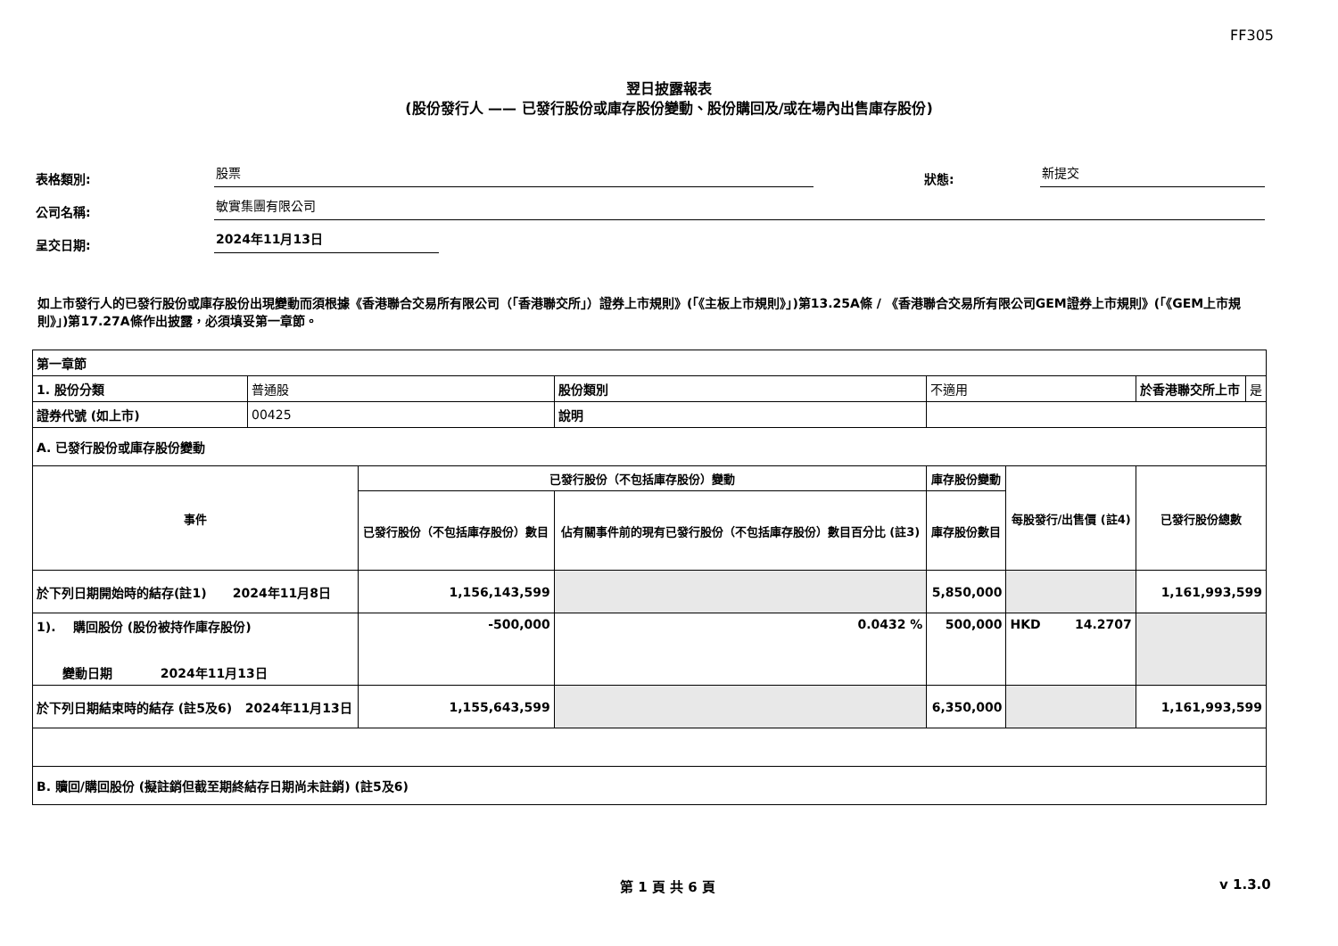FF305
翌日披露報表
(股份發行人 —— 已發行股份或庫存股份變動、股份購回及/或在場內出售庫存股份)
表格類別: 股票 狀態: 新提交
公司名稱: 敏實集團有限公司
呈交日期: 2024年11月13日
如上市發行人的已發行股份或庫存股份出現變動而須根據《香港聯合交易所有限公司（「香港聯交所」）證券上市規則》(「《主板上市規則》」)第13.25A條 / 《香港聯合交易所有限公司GEM證券上市規則》(「《GEM上市規則》」)第17.27A條作出披露，必須填妥第一章節。
| 第一章節 | | | | | | | |
| 1. 股份分類 | 普通股 | | 股份類別 | 不適用 | | 於香港聯交所上市 | 是 |
| 證券代號 (如上市) | 00425 | | 說明 | | | | |
| A. 已發行股份或庫存股份變動 | | | | | | | |
| 事件 | | 已發行股份（不包括庫存股份）變動 | | 庫存股份變動 | 每股發行/出售價 (註4) | 已發行股份總數 | |
| | | 已發行股份（不包括庫存股份）數目 | 佔有關事件前的現有已發行股份（不包括庫存股份）數目百分比 (註3) | 庫存股份數目 | | | |
| 於下列日期開始時的結存(註1) 2024年11月8日 | | 1,156,143,599 | | 5,850,000 | | 1,161,993,599 | |
| 1). 購回股份 (股份被持作庫存股份) 變動日期 2024年11月13日 | | -500,000 | 0.0432 % | 500,000 | HKD 14.2707 | | |
| 於下列日期結束時的結存 (註5及6) 2024年11月13日 | | 1,155,643,599 | | 6,350,000 | | 1,161,993,599 | |
| B. 贖回/購回股份 (擬註銷但截至期終結存日期尚未註銷) (註5及6) | | | | | | | |
第 1 頁 共 6 頁 v 1.3.0